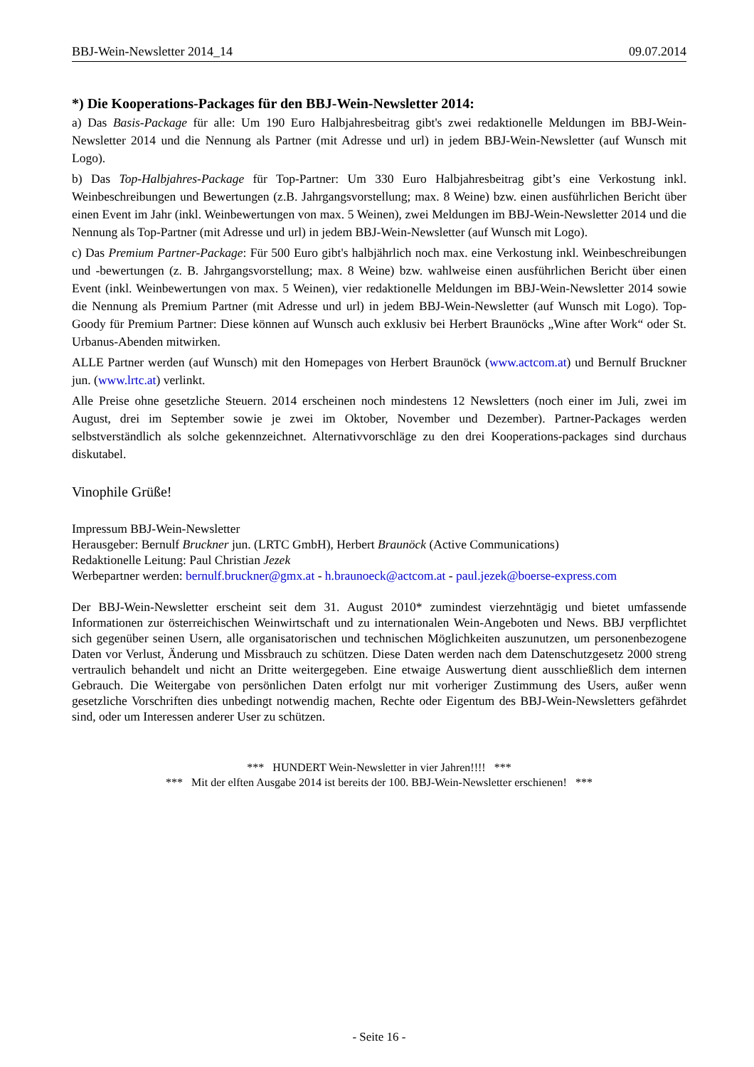BBJ-Wein-Newsletter 2014_14 09.07.2014
*) Die Kooperations-Packages für den BBJ-Wein-Newsletter 2014:
a) Das Basis-Package für alle: Um 190 Euro Halbjahresbeitrag gibt's zwei redaktionelle Meldungen im BBJ-Wein-Newsletter 2014 und die Nennung als Partner (mit Adresse und url) in jedem BBJ-Wein-Newsletter (auf Wunsch mit Logo).
b) Das Top-Halbjahres-Package für Top-Partner: Um 330 Euro Halbjahresbeitrag gibt’s eine Verkostung inkl. Weinbeschreibungen und Bewertungen (z.B. Jahrgangsvorstellung; max. 8 Weine) bzw. einen ausführlichen Bericht über einen Event im Jahr (inkl. Weinbewertungen von max. 5 Weinen), zwei Meldungen im BBJ-Wein-Newsletter 2014 und die Nennung als Top-Partner (mit Adresse und url) in jedem BBJ-Wein-Newsletter (auf Wunsch mit Logo).
c) Das Premium Partner-Package: Für 500 Euro gibt's halbjährlich noch max. eine Verkostung inkl. Weinbeschreibungen und -bewertungen (z. B. Jahrgangsvorstellung; max. 8 Weine) bzw. wahlweise einen ausführlichen Bericht über einen Event (inkl. Weinbewertungen von max. 5 Weinen), vier redaktionelle Meldungen im BBJ-Wein-Newsletter 2014 sowie die Nennung als Premium Partner (mit Adresse und url) in jedem BBJ-Wein-Newsletter (auf Wunsch mit Logo). Top-Goody für Premium Partner: Diese können auf Wunsch auch exklusiv bei Herbert Braunöcks „Wine after Work“ oder St. Urbanus-Abenden mitwirken.
ALLE Partner werden (auf Wunsch) mit den Homepages von Herbert Braunöck (www.actcom.at) und Bernulf Bruckner jun. (www.lrtc.at) verlinkt.
Alle Preise ohne gesetzliche Steuern. 2014 erscheinen noch mindestens 12 Newsletters (noch einer im Juli, zwei im August, drei im September sowie je zwei im Oktober, November und Dezember). Partner-Packages werden selbstverständlich als solche gekennzeichnet. Alternativvorschläge zu den drei Kooperations-packages sind durchaus diskutabel.
Vinophile Grüße!
Impressum BBJ-Wein-Newsletter
Herausgeber: Bernulf Bruckner jun. (LRTC GmbH), Herbert Braunöck (Active Communications)
Redaktionelle Leitung: Paul Christian Jezek
Werbepartner werden: bernulf.bruckner@gmx.at - h.braunoeck@actcom.at - paul.jezek@boerse-express.com
Der BBJ-Wein-Newsletter erscheint seit dem 31. August 2010* zumindest vierzehntägig und bietet umfassende Informationen zur österreichischen Weinwirtschaft und zu internationalen Wein-Angeboten und News. BBJ verpflichtet sich gegenüber seinen Usern, alle organisatorischen und technischen Möglichkeiten auszunutzen, um personenbezogene Daten vor Verlust, Änderung und Missbrauch zu schützen. Diese Daten werden nach dem Datenschutzgesetz 2000 streng vertraulich behandelt und nicht an Dritte weitergegeben. Eine etwaige Auswertung dient ausschließlich dem internen Gebrauch. Die Weitergabe von persönlichen Daten erfolgt nur mit vorheriger Zustimmung des Users, außer wenn gesetzliche Vorschriften dies unbedingt notwendig machen, Rechte oder Eigentum des BBJ-Wein-Newsletters gefährdet sind, oder um Interessen anderer User zu schützen.
*** HUNDERT Wein-Newsletter in vier Jahren!!!! ***
*** Mit der elften Ausgabe 2014 ist bereits der 100. BBJ-Wein-Newsletter erschienen! ***
- Seite 16 -